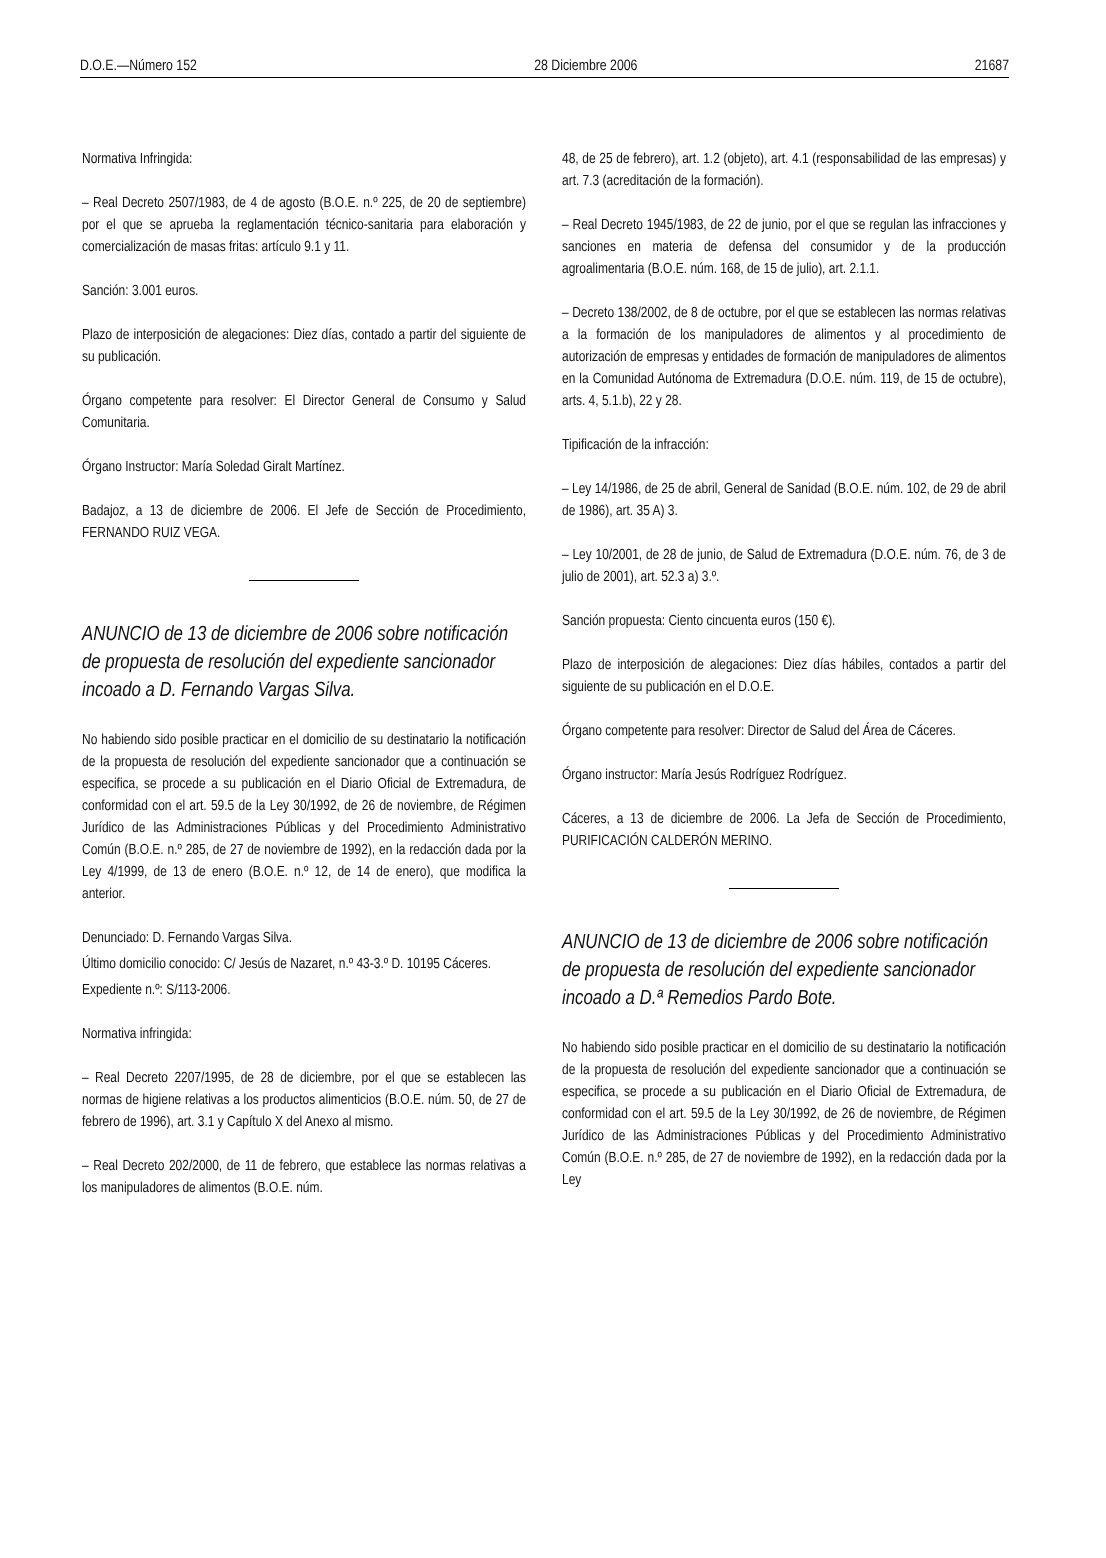D.O.E.—Número 152 28 Diciembre 2006 21687
Normativa Infringida:
– Real Decreto 2507/1983, de 4 de agosto (B.O.E. n.º 225, de 20 de septiembre) por el que se aprueba la reglamentación técnico-sanitaria para elaboración y comercialización de masas fritas: artículo 9.1 y 11.
Sanción: 3.001 euros.
Plazo de interposición de alegaciones: Diez días, contado a partir del siguiente de su publicación.
Órgano competente para resolver: El Director General de Consumo y Salud Comunitaria.
Órgano Instructor: María Soledad Giralt Martínez.
Badajoz, a 13 de diciembre de 2006. El Jefe de Sección de Procedimiento, FERNANDO RUIZ VEGA.
ANUNCIO de 13 de diciembre de 2006 sobre notificación de propuesta de resolución del expediente sancionador incoado a D. Fernando Vargas Silva.
No habiendo sido posible practicar en el domicilio de su destinatario la notificación de la propuesta de resolución del expediente sancionador que a continuación se especifica, se procede a su publicación en el Diario Oficial de Extremadura, de conformidad con el art. 59.5 de la Ley 30/1992, de 26 de noviembre, de Régimen Jurídico de las Administraciones Públicas y del Procedimiento Administrativo Común (B.O.E. n.º 285, de 27 de noviembre de 1992), en la redacción dada por la Ley 4/1999, de 13 de enero (B.O.E. n.º 12, de 14 de enero), que modifica la anterior.
Denunciado: D. Fernando Vargas Silva.
Último domicilio conocido: C/ Jesús de Nazaret, n.º 43-3.º D. 10195 Cáceres.
Expediente n.º: S/113-2006.
Normativa infringida:
– Real Decreto 2207/1995, de 28 de diciembre, por el que se establecen las normas de higiene relativas a los productos alimenticios (B.O.E. núm. 50, de 27 de febrero de 1996), art. 3.1 y Capítulo X del Anexo al mismo.
– Real Decreto 202/2000, de 11 de febrero, que establece las normas relativas a los manipuladores de alimentos (B.O.E. núm.
48, de 25 de febrero), art. 1.2 (objeto), art. 4.1 (responsabilidad de las empresas) y art. 7.3 (acreditación de la formación).
– Real Decreto 1945/1983, de 22 de junio, por el que se regulan las infracciones y sanciones en materia de defensa del consumidor y de la producción agroalimentaria (B.O.E. núm. 168, de 15 de julio), art. 2.1.1.
– Decreto 138/2002, de 8 de octubre, por el que se establecen las normas relativas a la formación de los manipuladores de alimentos y al procedimiento de autorización de empresas y entidades de formación de manipuladores de alimentos en la Comunidad Autónoma de Extremadura (D.O.E. núm. 119, de 15 de octubre), arts. 4, 5.1.b), 22 y 28.
Tipificación de la infracción:
– Ley 14/1986, de 25 de abril, General de Sanidad (B.O.E. núm. 102, de 29 de abril de 1986), art. 35 A) 3.
– Ley 10/2001, de 28 de junio, de Salud de Extremadura (D.O.E. núm. 76, de 3 de julio de 2001), art. 52.3 a) 3.º.
Sanción propuesta: Ciento cincuenta euros (150 €).
Plazo de interposición de alegaciones: Diez días hábiles, contados a partir del siguiente de su publicación en el D.O.E.
Órgano competente para resolver: Director de Salud del Área de Cáceres.
Órgano instructor: María Jesús Rodríguez Rodríguez.
Cáceres, a 13 de diciembre de 2006. La Jefa de Sección de Procedimiento, PURIFICACIÓN CALDERÓN MERINO.
ANUNCIO de 13 de diciembre de 2006 sobre notificación de propuesta de resolución del expediente sancionador incoado a D.ª Remedios Pardo Bote.
No habiendo sido posible practicar en el domicilio de su destinatario la notificación de la propuesta de resolución del expediente sancionador que a continuación se especifica, se procede a su publicación en el Diario Oficial de Extremadura, de conformidad con el art. 59.5 de la Ley 30/1992, de 26 de noviembre, de Régimen Jurídico de las Administraciones Públicas y del Procedimiento Administrativo Común (B.O.E. n.º 285, de 27 de noviembre de 1992), en la redacción dada por la Ley